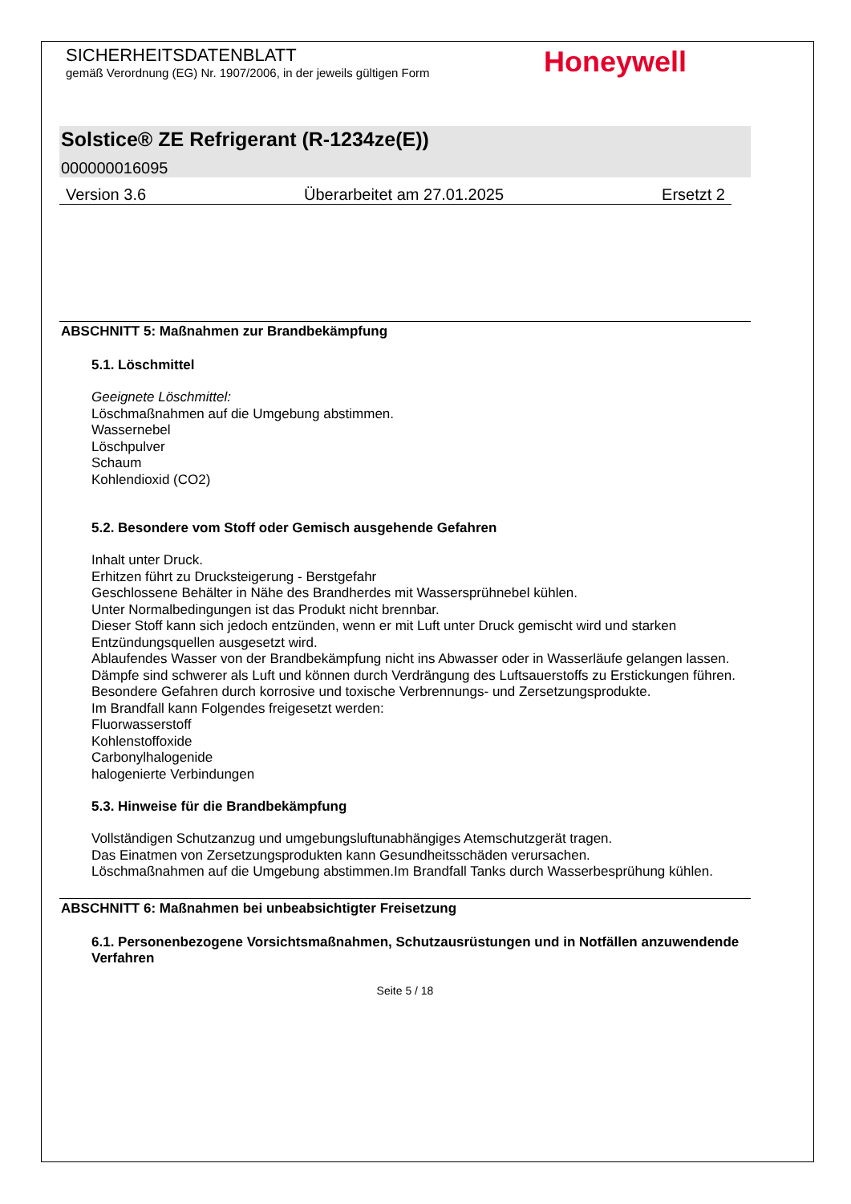SICHERHEITSDATENBLATT
gemäß Verordnung (EG) Nr. 1907/2006, in der jeweils gültigen Form
Honeywell
Solstice® ZE Refrigerant (R-1234ze(E))
000000016095
Version 3.6 Überarbeitet am 27.01.2025 Ersetzt 2
ABSCHNITT 5: Maßnahmen zur Brandbekämpfung
5.1. Löschmittel
Geeignete Löschmittel:
Löschmaßnahmen auf die Umgebung abstimmen.
Wassernebel
Löschpulver
Schaum
Kohlendioxid (CO2)
5.2. Besondere vom Stoff oder Gemisch ausgehende Gefahren
Inhalt unter Druck.
Erhitzen führt zu Drucksteigerung - Berstgefahr
Geschlossene Behälter in Nähe des Brandherdes mit Wassersprühnebel kühlen.
Unter Normalbedingungen ist das Produkt nicht brennbar.
Dieser Stoff kann sich jedoch entzünden, wenn er mit Luft unter Druck gemischt wird und starken Entzündungsquellen ausgesetzt wird.
Ablaufendes Wasser von der Brandbekämpfung nicht ins Abwasser oder in Wasserläufe gelangen lassen.
Dämpfe sind schwerer als Luft und können durch Verdrängung des Luftsauerstoffs zu Erstickungen führen.
Besondere Gefahren durch korrosive und toxische Verbrennungs- und Zersetzungsprodukte.
Im Brandfall kann Folgendes freigesetzt werden:
Fluorwasserstoff
Kohlenstoffoxide
Carbonylhalogenide
halogenierte Verbindungen
5.3. Hinweise für die Brandbekämpfung
Vollständigen Schutzanzug und umgebungsluftunabhängiges Atemschutzgerät tragen.
Das Einatmen von Zersetzungsprodukten kann Gesundheitsschäden verursachen.
Löschmaßnahmen auf die Umgebung abstimmen.Im Brandfall Tanks durch Wasserbesprühung kühlen.
ABSCHNITT 6: Maßnahmen bei unbeabsichtigter Freisetzung
6.1. Personenbezogene Vorsichtsmaßnahmen, Schutzausrüstungen und in Notfällen anzuwendende Verfahren
Seite 5 / 18